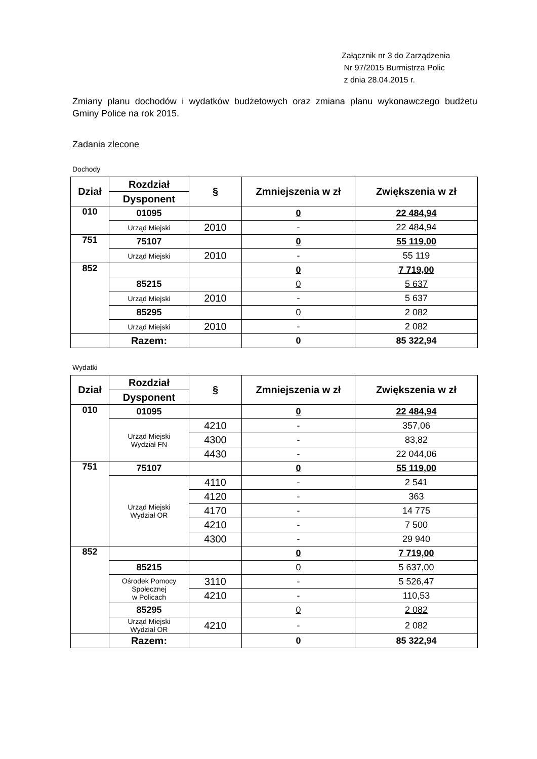Załącznik nr 3 do Zarządzenia
Nr 97/2015 Burmistrza Polic
z dnia 28.04.2015 r.
Zmiany planu dochodów i wydatków budżetowych oraz zmiana planu wykonawczego budżetu Gminy Police na rok 2015.
Zadania zlecone
Dochody
| Dział | Rozdział | § | Zmniejszenia w zł | Zwiększenia w zł |
| --- | --- | --- | --- | --- |
| | Dysponent | | | |
| 010 | 01095 | | 0 | 22 484,94 |
| | Urząd Miejski | 2010 | - | 22 484,94 |
| 751 | 75107 | | 0 | 55 119,00 |
| | Urząd Miejski | 2010 | - | 55 119 |
| 852 | | | 0 | 7 719,00 |
| | 85215 | | 0 | 5 637 |
| | Urząd Miejski | 2010 | - | 5 637 |
| | 85295 | | 0 | 2 082 |
| | Urząd Miejski | 2010 | - | 2 082 |
| | Razem: | | 0 | 85 322,94 |
Wydatki
| Dział | Rozdział | § | Zmniejszenia w zł | Zwiększenia w zł |
| --- | --- | --- | --- | --- |
| | Dysponent | | | |
| 010 | 01095 | | 0 | 22 484,94 |
| | Urząd Miejski Wydział FN | 4210 | - | 357,06 |
| | | 4300 | - | 83,82 |
| | | 4430 | - | 22 044,06 |
| 751 | 75107 | | 0 | 55 119,00 |
| | Urząd Miejski Wydział OR | 4110 | - | 2 541 |
| | | 4120 | - | 363 |
| | | 4170 | - | 14 775 |
| | | 4210 | - | 7 500 |
| | | 4300 | - | 29 940 |
| 852 | | | 0 | 7 719,00 |
| | 85215 | | 0 | 5 637,00 |
| | Ośrodek Pomocy Społecznej w Policach | 3110 | - | 5 526,47 |
| | | 4210 | - | 110,53 |
| | 85295 | | 0 | 2 082 |
| | Urząd Miejski Wydział OR | 4210 | - | 2 082 |
| | Razem: | | 0 | 85 322,94 |